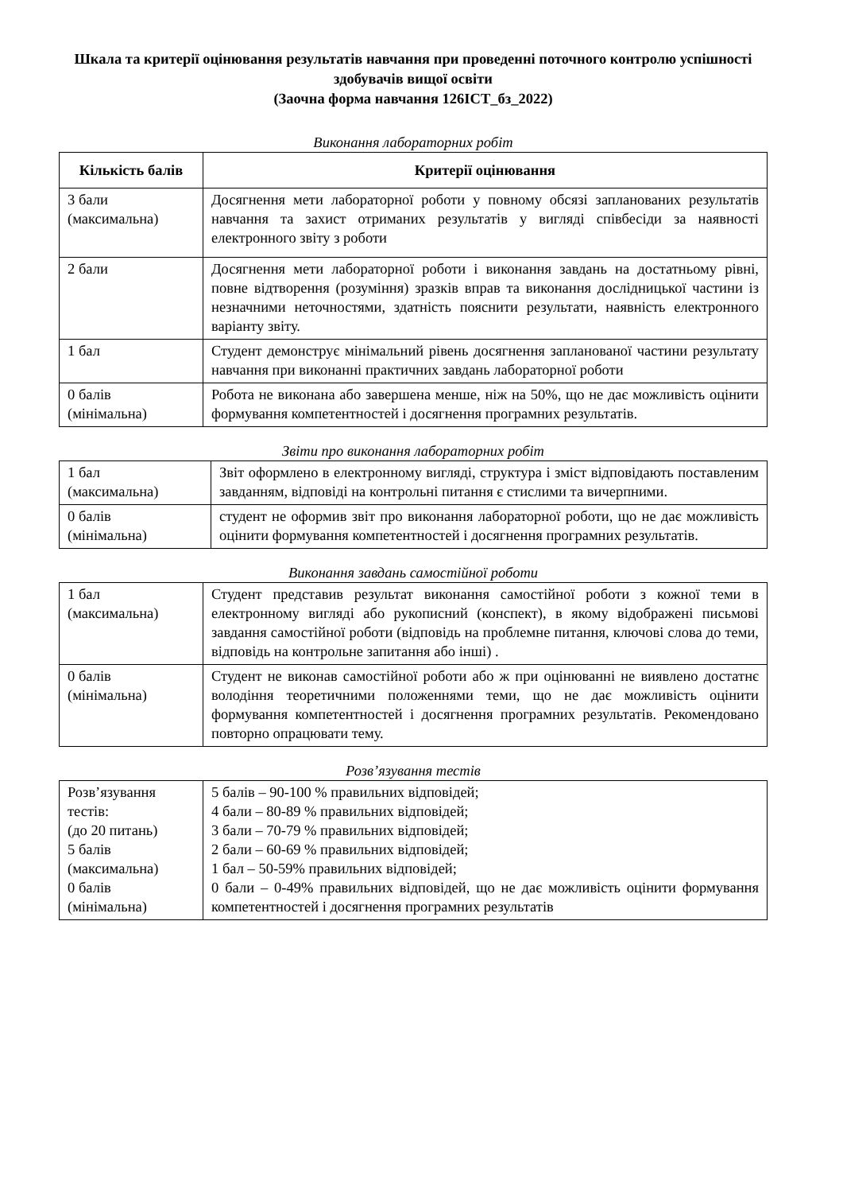Шкала та критерії оцінювання результатів навчання при проведенні поточного контролю успішності здобувачів вищої освіти
(Заочна форма навчання 126ІСТ_бз_2022)
Виконання лабораторних робіт
| Кількість балів | Критерії оцінювання |
| --- | --- |
| 3 бали (максимальна) | Досягнення мети лабораторної роботи у повному обсязі запланованих результатів навчання та захист отриманих результатів у вигляді співбесіди за наявності електронного звіту з роботи |
| 2 бали | Досягнення мети лабораторної роботи і виконання завдань на достатньому рівні, повне відтворення (розуміння) зразків вправ та виконання дослідницької частини із незначними неточностями, здатність пояснити результати, наявність електронного варіанту звіту. |
| 1 бал | Студент демонструє мінімальний рівень досягнення запланованої частини результату навчання при виконанні практичних завдань лабораторної роботи |
| 0 балів (мінімальна) | Робота не виконана або завершена менше, ніж на 50%, що не дає можливість оцінити формування компетентностей і досягнення програмних результатів. |
Звіти про виконання лабораторних робіт
| 1 бал (максимальна) | Звіт оформлено в електронному вигляді, структура і зміст відповідають поставленим завданням, відповіді на контрольні питання є стислими та вичерпними. |
| 0 балів (мінімальна) | студент не оформив звіт про виконання лабораторної роботи, що не дає можливість оцінити формування компетентностей і досягнення програмних результатів. |
Виконання завдань самостійної роботи
| 1 бал (максимальна) | Студент представив результат виконання самостійної роботи з кожної теми в електронному вигляді або рукописний (конспект), в якому відображені письмові завдання самостійної роботи (відповідь на проблемне питання, ключові слова до теми, відповідь на контрольне запитання або інші) . |
| 0 балів (мінімальна) | Студент не виконав самостійної роботи або ж при оцінюванні не виявлено достатнє володіння теоретичними положеннями теми, що не дає можливість оцінити формування компетентностей і досягнення програмних результатів. Рекомендовано повторно опрацювати тему. |
Розв’язування тестів
| Розв’язування тестів: (до 20 питань) 5 балів (максимальна) 0 балів (мінімальна) | 5 балів – 90-100 % правильних відповідей; 4 бали – 80-89 % правильних відповідей; 3 бали – 70-79 % правильних відповідей; 2 бали – 60-69 % правильних відповідей; 1 бал – 50-59% правильних відповідей; 0 бали – 0-49% правильних відповідей, що не дає можливість оцінити формування компетентностей і досягнення програмних результатів |